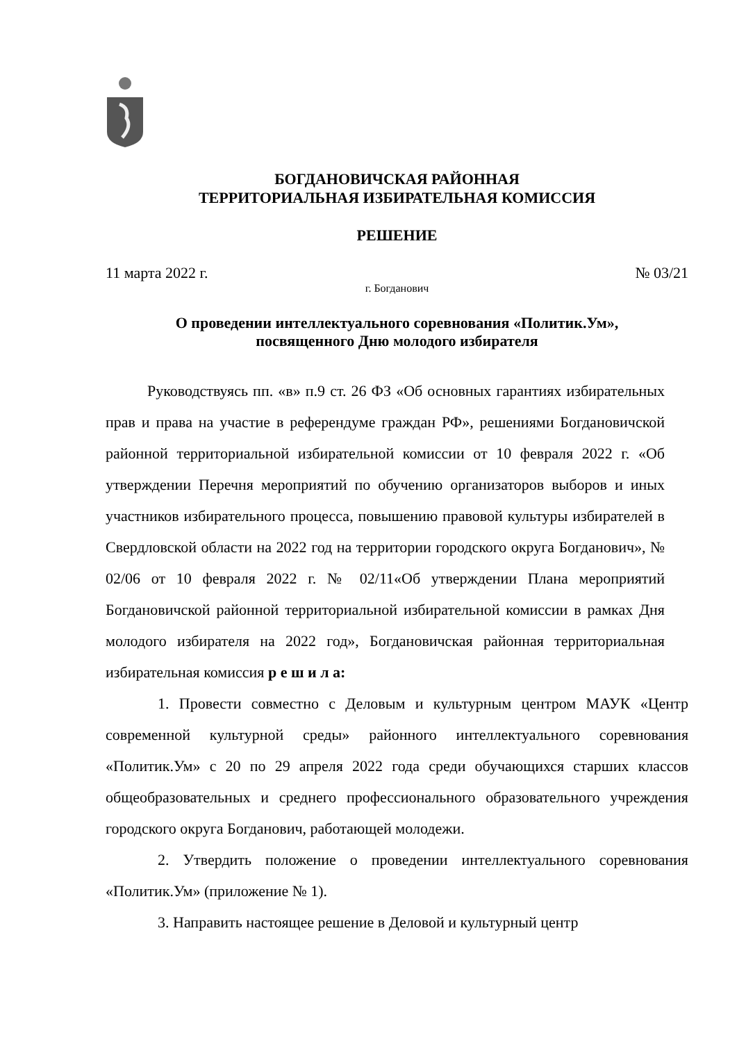БОГДАНОВИЧСКАЯ РАЙОННАЯ
ТЕРРИТОРИАЛЬНАЯ ИЗБИРАТЕЛЬНАЯ КОМИССИЯ
РЕШЕНИЕ
11 марта 2022 г. № 03/21
г. Богданович
О проведении интеллектуального соревнования «Политик.Ум»,
посвященного Дню молодого избирателя
Руководствуясь пп. «в» п.9 ст. 26 ФЗ «Об основных гарантиях избирательных прав и права на участие в референдуме граждан РФ», решениями Богдановичской районной территориальной избирательной комиссии от 10 февраля 2022 г. «Об утверждении Перечня мероприятий по обучению организаторов выборов и иных участников избирательного процесса, повышению правовой культуры избирателей в Свердловской области на 2022 год на территории городского округа Богданович», № 02/06 от 10 февраля 2022 г. № 02/11«Об утверждении Плана мероприятий Богдановичской районной территориальной избирательной комиссии в рамках Дня молодого избирателя на 2022 год», Богдановичская районная территориальная избирательная комиссия р е ш и л а:
1. Провести совместно с Деловым и культурным центром МАУК «Центр современной культурной среды» районного интеллектуального соревнования «Политик.Ум» с 20 по 29 апреля 2022 года среди обучающихся старших классов общеобразовательных и среднего профессионального образовательного учреждения городского округа Богданович, работающей молодежи.
2. Утвердить положение о проведении интеллектуального соревнования «Политик.Ум» (приложение № 1).
3. Направить настоящее решение в Деловой и культурный центр